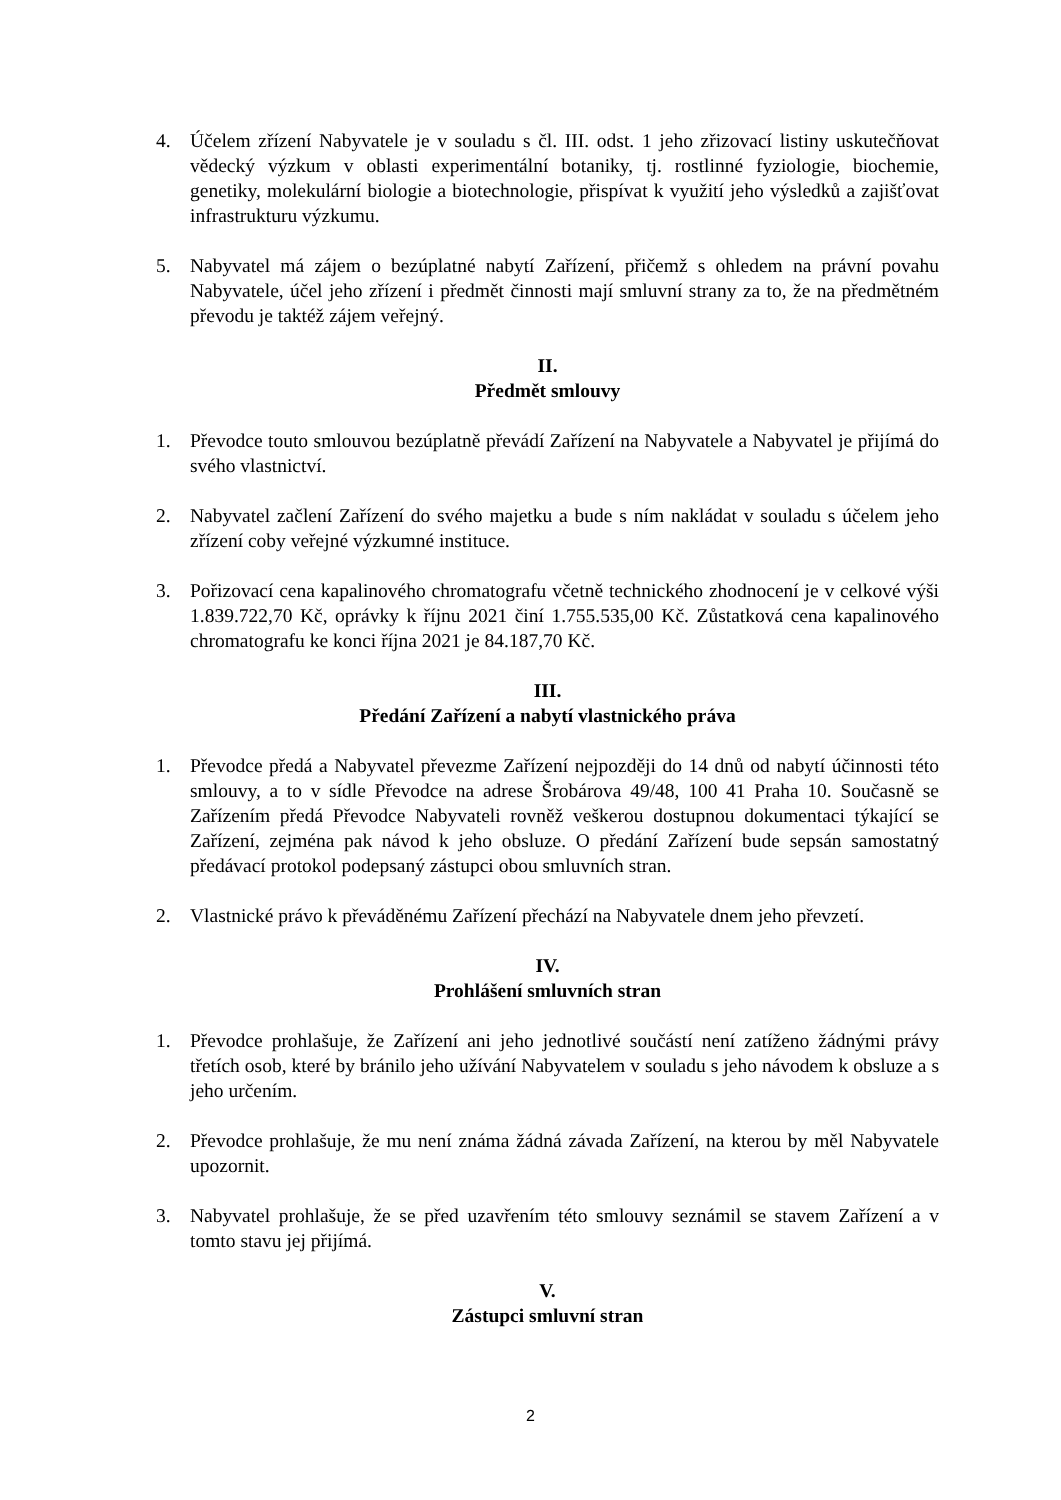4. Účelem zřízení Nabyvatele je v souladu s čl. III. odst. 1 jeho zřizovací listiny uskutečňovat vědecký výzkum v oblasti experimentální botaniky, tj. rostlinné fyziologie, biochemie, genetiky, molekulární biologie a biotechnologie, přispívat k využití jeho výsledků a zajišťovat infrastrukturu výzkumu.
5. Nabyvatel má zájem o bezúplatné nabytí Zařízení, přičemž s ohledem na právní povahu Nabyvatele, účel jeho zřízení i předmět činnosti mají smluvní strany za to, že na předmětném převodu je taktéž zájem veřejný.
II.
Předmět smlouvy
1. Převodce touto smlouvou bezúplatně převádí Zařízení na Nabyvatele a Nabyvatel je přijímá do svého vlastnictví.
2. Nabyvatel začlení Zařízení do svého majetku a bude s ním nakládat v souladu s účelem jeho zřízení coby veřejné výzkumné instituce.
3. Pořizovací cena kapalinového chromatografu včetně technického zhodnocení je v celkové výši 1.839.722,70 Kč, oprávky k říjnu 2021 činí 1.755.535,00 Kč. Zůstatková cena kapalinového chromatografu ke konci října 2021 je 84.187,70 Kč.
III.
Předání Zařízení a nabytí vlastnického práva
1. Převodce předá a Nabyvatel převezme Zařízení nejpozději do 14 dnů od nabytí účinnosti této smlouvy, a to v sídle Převodce na adrese Šrobárova 49/48, 100 41 Praha 10. Současně se Zařízením předá Převodce Nabyvateli rovněž veškerou dostupnou dokumentaci týkající se Zařízení, zejména pak návod k jeho obsluze. O předání Zařízení bude sepsán samostatný předávací protokol podepsaný zástupci obou smluvních stran.
2. Vlastnické právo k převáděnému Zařízení přechází na Nabyvatele dnem jeho převzetí.
IV.
Prohlášení smluvních stran
1. Převodce prohlašuje, že Zařízení ani jeho jednotlivé součástí není zatíženo žádnými právy třetích osob, které by bránilo jeho užívání Nabyvatelem v souladu s jeho návodem k obsluze a s jeho určením.
2. Převodce prohlašuje, že mu není známa žádná závada Zařízení, na kterou by měl Nabyvatele upozornit.
3. Nabyvatel prohlašuje, že se před uzavřením této smlouvy seznámil se stavem Zařízení a v tomto stavu jej přijímá.
V.
Zástupci smluvní stran
2